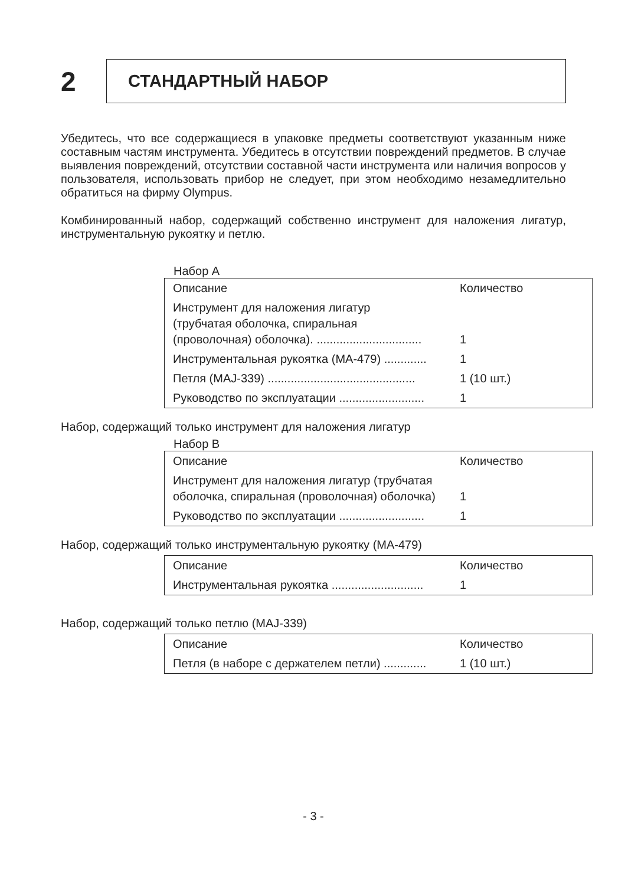2
СТАНДАРТНЫЙ НАБОР
Убедитесь, что все содержащиеся в упаковке предметы соответствуют указанным ниже составным частям инструмента. Убедитесь в отсутствии повреждений предметов. В случае выявления повреждений, отсутствии составной части инструмента или наличия вопросов у пользователя, использовать прибор не следует, при этом необходимо незамедлительно обратиться на фирму Olympus.
Комбинированный набор, содержащий собственно инструмент для наложения лигатур, инструментальную рукоятку и петлю.
Набор А
| Описание | Количество |
| --- | --- |
| Инструмент для наложения лигатур (трубчатая оболочка, спиральная (проволочная) оболочка). ................................ | 1 |
| Инструментальная рукоятка (MA-479) ............. | 1 |
| Петля (MAJ-339) ............................................. | 1 (10 шт.) |
| Руководство по эксплуатации .......................... | 1 |
Набор, содержащий только инструмент для наложения лигатур
Набор В
| Описание | Количество |
| --- | --- |
| Инструмент для наложения лигатур (трубчатая оболочка, спиральная (проволочная) оболочка) | 1 |
| Руководство по эксплуатации .......................... | 1 |
Набор, содержащий только инструментальную рукоятку (MA-479)
| Описание | Количество |
| --- | --- |
| Инструментальная рукоятка ............................ | 1 |
Набор, содержащий только петлю (MAJ-339)
| Описание | Количество |
| --- | --- |
| Петля (в наборе с держателем петли) ............. | 1 (10 шт.) |
- 3 -